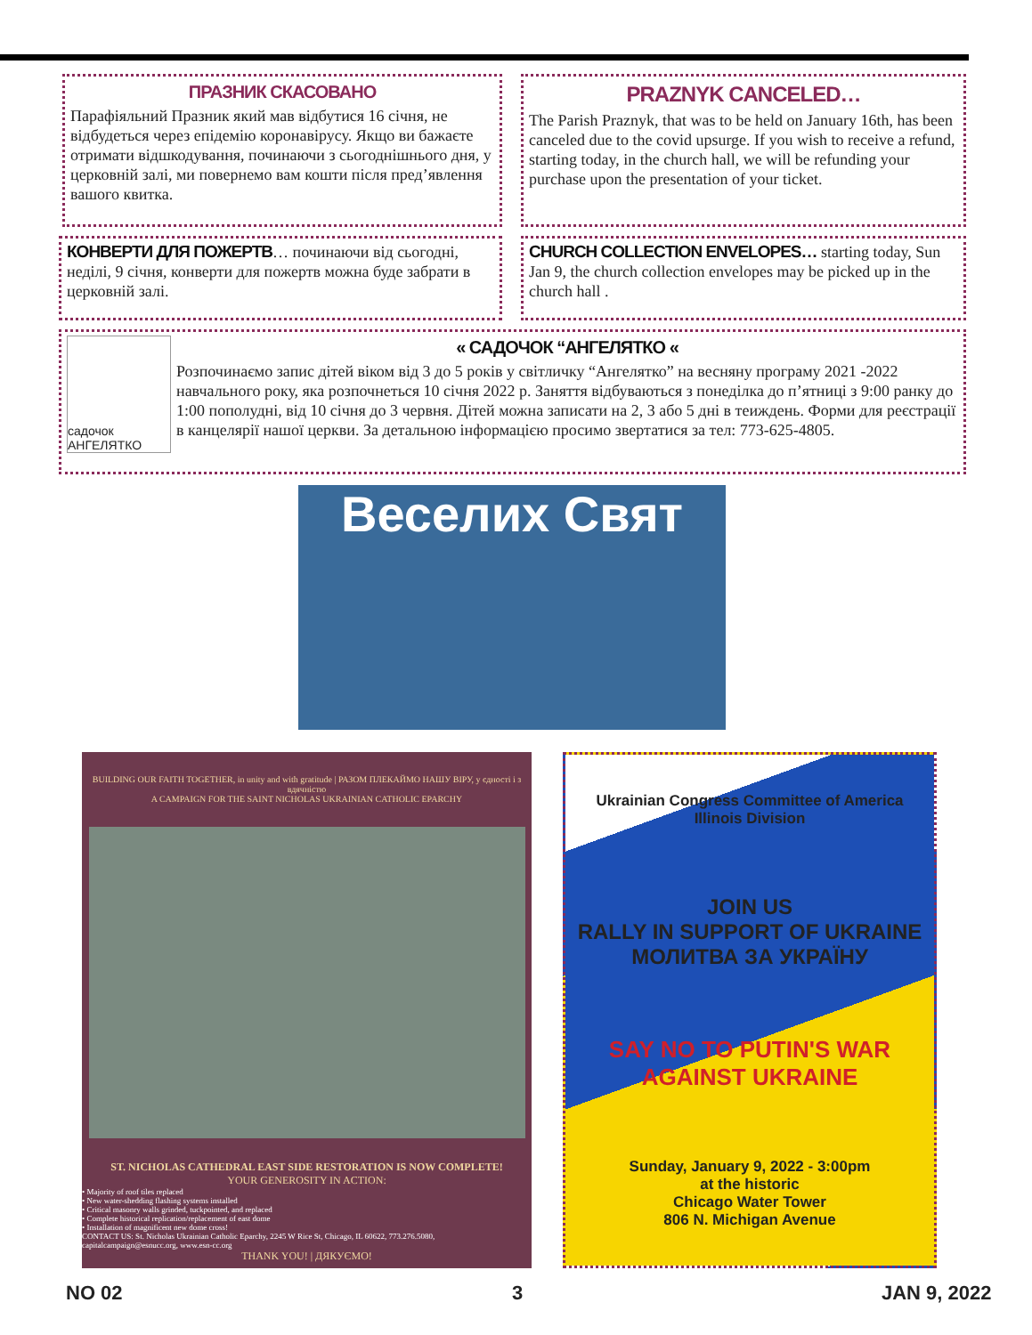ПРАЗНИК СКАСОВАНО
Парафіяльний Празник який мав відбутися 16 січня, не відбудеться через епідемію коронавірусу. Якщо ви бажаєте отримати відшкодування, починаючи з сьогоднішнього дня, у церковній залі, ми повернемо вам кошти після пред’явлення вашого квитка.
PRAZNYK CANCELED…
The Parish Praznyk, that was to be held on January 16th, has been canceled due to the covid upsurge. If you wish to receive a refund, starting today, in the church hall, we will be refunding your purchase upon the presentation of your ticket.
КОНВЕРТИ ДЛЯ ПОЖЕРТВ… починаючи від сьогодні, неділі, 9 січня, конверти для пожертв можна буде забрати в церковній залі.
CHURCH COLLECTION ENVELOPES… starting today, Sun Jan 9, the church collection envelopes may be picked up in the church hall .
садочок АНГЕЛЯТКО
« САДОЧОК “АНГЕЛЯТКО «
Розпочинаємо запис дітей віком від 3 до 5 років у світличку “Ангелятко” на весняну програму 2021 -2022 навчального року, яка розпочнеться 10 січня 2022 р. Заняття відбуваються з понеділка до п’ятниці з 9:00 ранку до 1:00 пополудні, від 10 січня до 3 червня. Дітей можна записати на 2, 3 або 5 дні в теиждень. Форми для реєстрації в канцелярії нашої церкви. За детальною інформацією просимо звертатися за тел: 773-625-4805.
Веселих Свят
BUILDING OUR FAITH TOGETHER, in unity and with gratitude | РАЗОМ ПЛЕКАЙМО НАШУ ВІРУ, у єдності і з вдячністю
A CAMPAIGN FOR THE SAINT NICHOLAS UKRAINIAN CATHOLIC EPARCHY
ST. NICHOLAS CATHEDRAL EAST SIDE RESTORATION IS NOW COMPLETE!
YOUR GENEROSITY IN ACTION:
• Majority of roof tiles replaced
• New water-shedding flashing systems installed
• Critical masonry walls grinded, tuckpointed, and replaced
• Complete historical replication/replacement of east dome
• Installation of magnificent new dome cross!
CONTACT US: St. Nicholas Ukrainian Catholic Eparchy, 2245 W Rice St, Chicago, IL 60622, 773.276.5080, capitalcampaign@esnucc.org, www.esn-cc.org
THANK YOU! | ДЯКУЄМО!
Ukrainian Congress Committee of America
Illinois Division
JOIN US
RALLY IN SUPPORT OF UKRAINE
МОЛИТВА ЗА УКРАЇНУ
SAY NO TO PUTIN'S WAR AGAINST UKRAINE
Sunday, January 9, 2022 - 3:00pm
at the historic
Chicago Water Tower
806 N. Michigan Avenue
NO 02 3 JAN 9, 2022